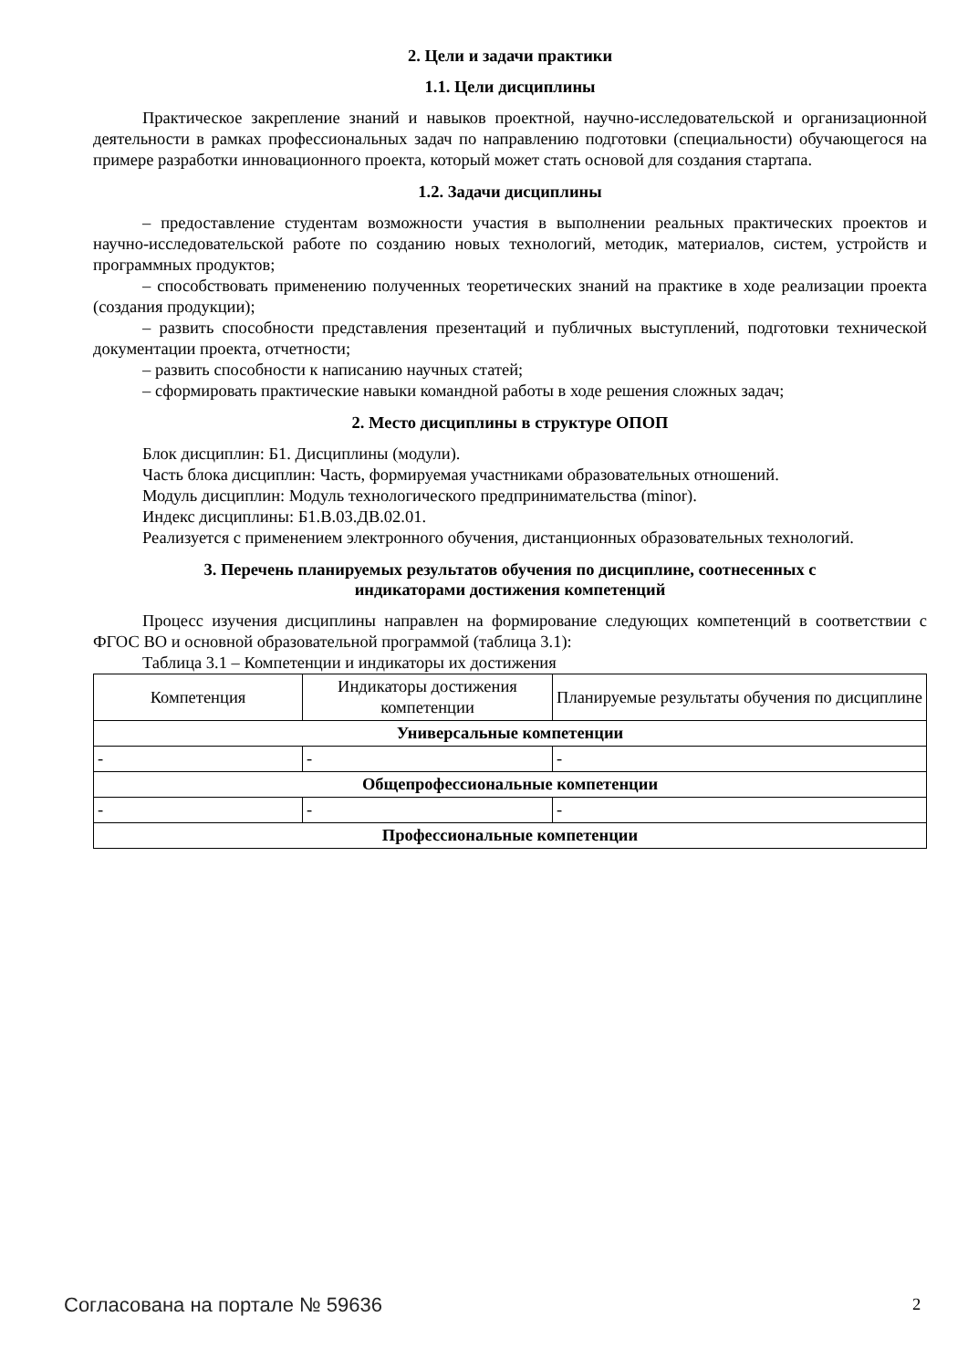2. Цели и задачи практики
1.1. Цели дисциплины
Практическое закрепление знаний и навыков проектной, научно-исследовательской и организационной деятельности в рамках профессиональных задач по направлению подготовки (специальности) обучающегося на примере разработки инновационного проекта, который может стать основой для создания стартапа.
1.2. Задачи дисциплины
– предоставление студентам возможности участия в выполнении реальных практических проектов и научно-исследовательской работе по созданию новых технологий, методик, материалов, систем, устройств и программных продуктов;
– способствовать применению полученных теоретических знаний на практике в ходе реализации проекта (создания продукции);
– развить способности представления презентаций и публичных выступлений, подготовки технической документации проекта, отчетности;
– развить способности к написанию научных статей;
– сформировать практические навыки командной работы в ходе решения сложных задач;
2. Место дисциплины в структуре ОПОП
Блок дисциплин: Б1. Дисциплины (модули).
Часть блока дисциплин: Часть, формируемая участниками образовательных отношений.
Модуль дисциплин: Модуль технологического предпринимательства (minor).
Индекс дисциплины: Б1.В.03.ДВ.02.01.
Реализуется с применением электронного обучения, дистанционных образовательных технологий.
3. Перечень планируемых результатов обучения по дисциплине, соотнесенных с
индикаторами достижения компетенций
Процесс изучения дисциплины направлен на формирование следующих компетенций в соответствии с ФГОС ВО и основной образовательной программой (таблица 3.1):
Таблица 3.1 – Компетенции и индикаторы их достижения
| Компетенция | Индикаторы достижения компетенции | Планируемые результаты обучения по дисциплине |
| --- | --- | --- |
| Универсальные компетенции | | |
| - | - | - |
| Общепрофессиональные компетенции | | |
| - | - | - |
| Профессиональные компетенции | | |
Согласована на портале № 59636 2